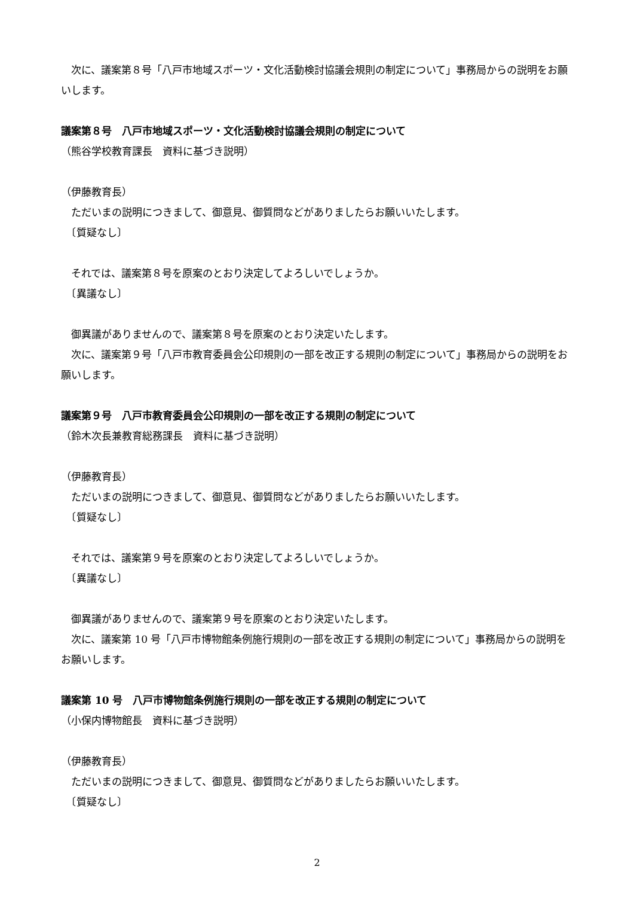次に、議案第８号「八戸市地域スポーツ・文化活動検討協議会規則の制定について」事務局からの説明をお願いします。
議案第８号　八戸市地域スポーツ・文化活動検討協議会規則の制定について
（熊谷学校教育課長　資料に基づき説明）
（伊藤教育長）
　ただいまの説明につきまして、御意見、御質問などがありましたらお願いいたします。
　〔質疑なし〕
　それでは、議案第８号を原案のとおり決定してよろしいでしょうか。
　〔異議なし〕
　御異議がありませんので、議案第８号を原案のとおり決定いたします。
　次に、議案第９号「八戸市教育委員会公印規則の一部を改正する規則の制定について」事務局からの説明をお願いします。
議案第９号　八戸市教育委員会公印規則の一部を改正する規則の制定について
（鈴木次長兼教育総務課長　資料に基づき説明）
（伊藤教育長）
　ただいまの説明につきまして、御意見、御質問などがありましたらお願いいたします。
　〔質疑なし〕
　それでは、議案第９号を原案のとおり決定してよろしいでしょうか。
　〔異議なし〕
　御異議がありませんので、議案第９号を原案のとおり決定いたします。
　次に、議案第 10 号「八戸市博物館条例施行規則の一部を改正する規則の制定について」事務局からの説明をお願いします。
議案第 10 号　八戸市博物館条例施行規則の一部を改正する規則の制定について
（小保内博物館長　資料に基づき説明）
（伊藤教育長）
　ただいまの説明につきまして、御意見、御質問などがありましたらお願いいたします。
　〔質疑なし〕
2